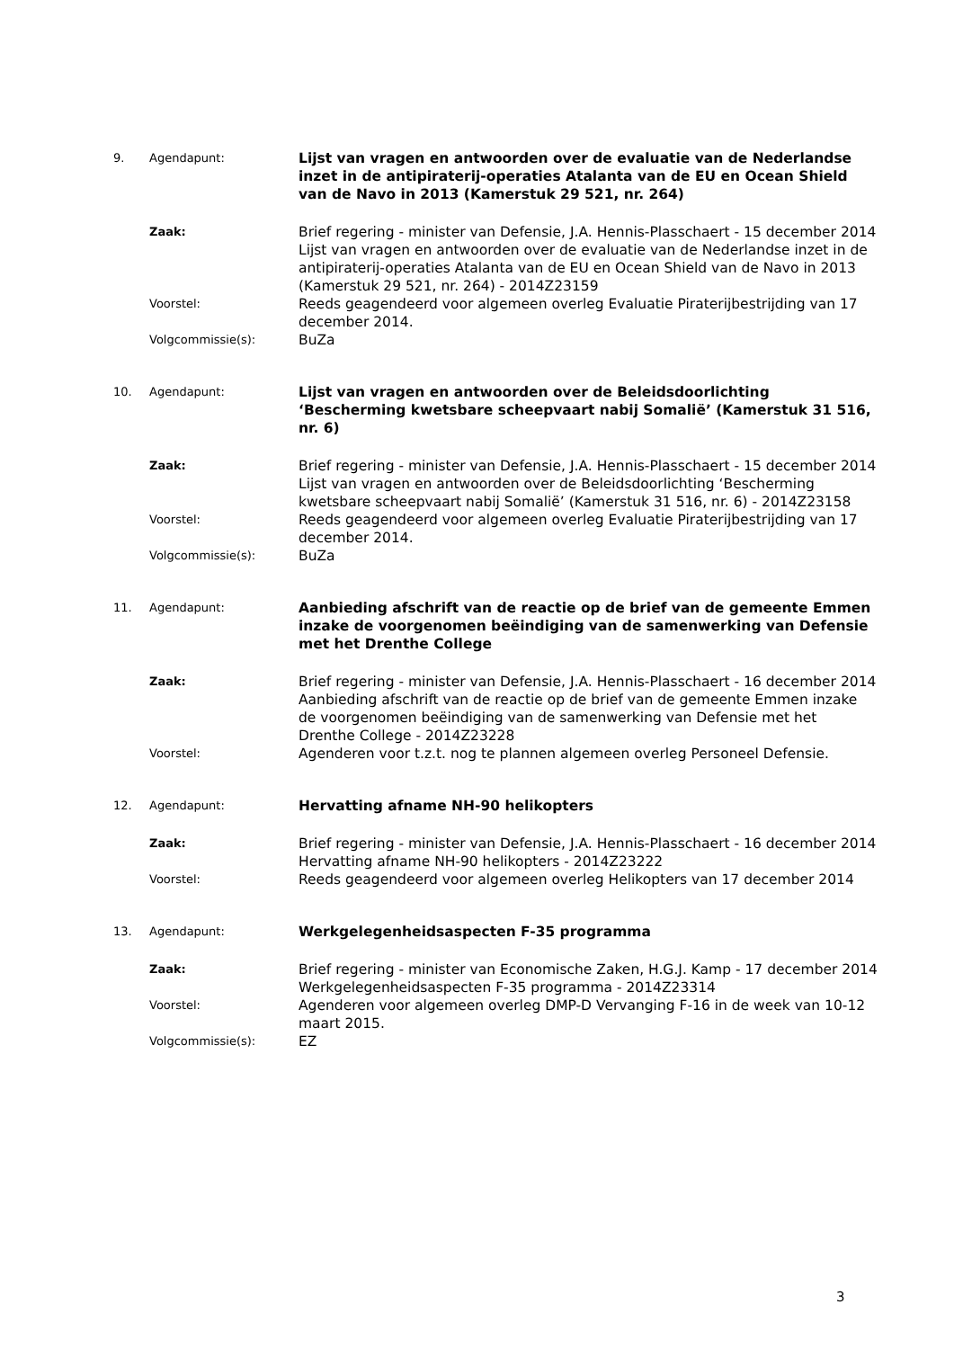9. Agendapunt:
Lijst van vragen en antwoorden over de evaluatie van de Nederlandse inzet in de antipiraterij-operaties Atalanta van de EU en Ocean Shield van de Navo in 2013 (Kamerstuk 29 521, nr. 264)
Zaak:
Brief regering - minister van Defensie, J.A. Hennis-Plasschaert - 15 december 2014
Lijst van vragen en antwoorden over de evaluatie van de Nederlandse inzet in de antipiraterij-operaties Atalanta van de EU en Ocean Shield van de Navo in 2013 (Kamerstuk 29 521, nr. 264) - 2014Z23159
Voorstel:
Reeds geagendeerd voor algemeen overleg Evaluatie Piraterijbestrijding van 17 december 2014.
Volgcommissie(s):
BuZa
10. Agendapunt:
Lijst van vragen en antwoorden over de Beleidsdoorlichting ‘Bescherming kwetsbare scheepvaart nabij Somalië’ (Kamerstuk 31 516, nr. 6)
Zaak:
Brief regering - minister van Defensie, J.A. Hennis-Plasschaert - 15 december 2014
Lijst van vragen en antwoorden over de Beleidsdoorlichting ‘Bescherming kwetsbare scheepvaart nabij Somalië’ (Kamerstuk 31 516, nr. 6) - 2014Z23158
Voorstel:
Reeds geagendeerd voor algemeen overleg Evaluatie Piraterijbestrijding van 17 december 2014.
Volgcommissie(s):
BuZa
11. Agendapunt:
Aanbieding afschrift van de reactie op de brief van de gemeente Emmen inzake de voorgenomen beëindiging van de samenwerking van Defensie met het Drenthe College
Zaak:
Brief regering - minister van Defensie, J.A. Hennis-Plasschaert - 16 december 2014
Aanbieding afschrift van de reactie op de brief van de gemeente Emmen inzake de voorgenomen beëindiging van de samenwerking van Defensie met het Drenthe College - 2014Z23228
Voorstel:
Agenderen voor t.z.t. nog te plannen algemeen overleg Personeel Defensie.
12. Agendapunt:
Hervatting afname NH-90 helikopters
Zaak:
Brief regering - minister van Defensie, J.A. Hennis-Plasschaert - 16 december 2014
Hervatting afname NH-90 helikopters - 2014Z23222
Voorstel:
Reeds geagendeerd voor algemeen overleg Helikopters van 17 december 2014
13. Agendapunt:
Werkgelegenheidsaspecten F-35 programma
Zaak:
Brief regering - minister van Economische Zaken, H.G.J. Kamp - 17 december 2014
Werkgelegenheidsaspecten F-35 programma - 2014Z23314
Voorstel:
Agenderen voor algemeen overleg DMP-D Vervanging F-16 in de week van 10-12 maart 2015.
Volgcommissie(s):
EZ
3